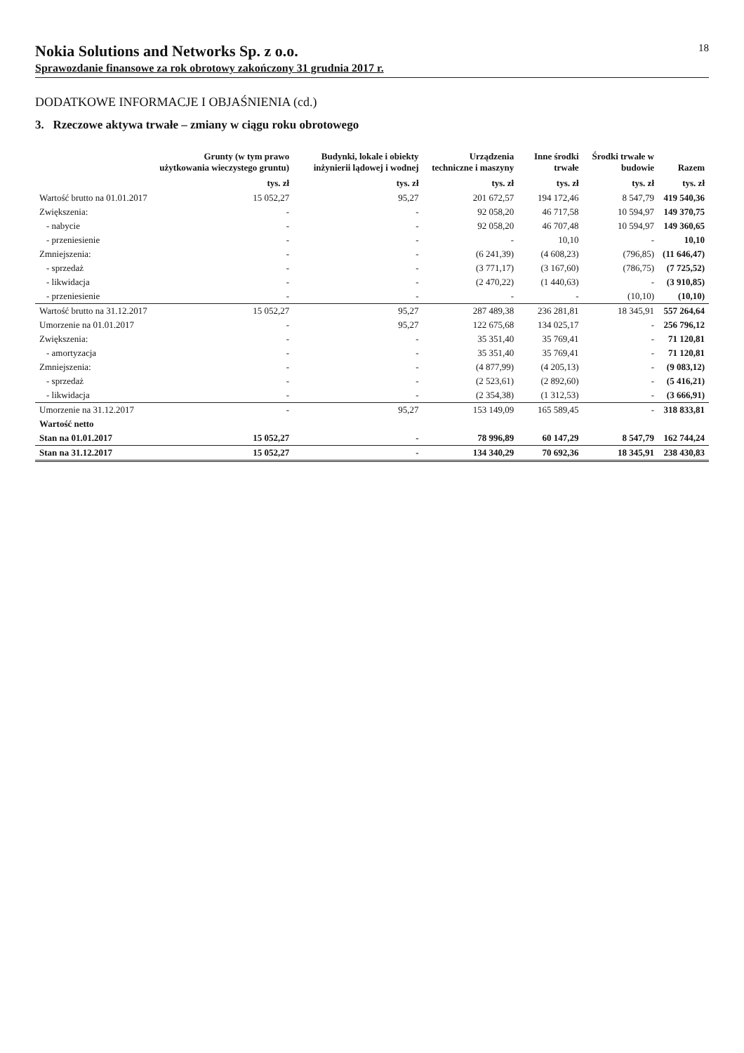Nokia Solutions and Networks Sp. z o.o.
Sprawozdanie finansowe za rok obrotowy zakończony 31 grudnia 2017 r.
18
DODATKOWE INFORMACJE I OBJAŚNIENIA (cd.)
3. Rzeczowe aktywa trwałe – zmiany w ciągu roku obrotowego
| | Grunty (w tym prawo użytkowania wieczystego gruntu) | Budynki, lokale i obiekty inżynierii lądowej i wodnej | Urządzenia techniczne i maszyny | Inne środki trwałe | Środki trwałe w budowie | Razem |
| --- | --- | --- | --- | --- | --- | --- |
| | tys. zł | tys. zł | tys. zł | tys. zł | tys. zł | tys. zł |
| Wartość brutto na 01.01.2017 | 15 052,27 | 95,27 | 201 672,57 | 194 172,46 | 8 547,79 | 419 540,36 |
| Zwiększenia: | - | - | 92 058,20 | 46 717,58 | 10 594,97 | 149 370,75 |
| - nabycie | - | - | 92 058,20 | 46 707,48 | 10 594,97 | 149 360,65 |
| - przeniesienie | - | - | - | 10,10 | - | 10,10 |
| Zmniejszenia: | - | - | (6 241,39) | (4 608,23) | (796,85) | (11 646,47) |
| - sprzedaż | - | - | (3 771,17) | (3 167,60) | (786,75) | (7 725,52) |
| - likwidacja | - | - | (2 470,22) | (1 440,63) | - | (3 910,85) |
| - przeniesienie | - | - | - | - | (10,10) | (10,10) |
| Wartość brutto na 31.12.2017 | 15 052,27 | 95,27 | 287 489,38 | 236 281,81 | 18 345,91 | 557 264,64 |
| Umorzenie na 01.01.2017 | - | 95,27 | 122 675,68 | 134 025,17 | - | 256 796,12 |
| Zwiększenia: | - | - | 35 351,40 | 35 769,41 | - | 71 120,81 |
| - amortyzacja | - | - | 35 351,40 | 35 769,41 | - | 71 120,81 |
| Zmniejszenia: | - | - | (4 877,99) | (4 205,13) | - | (9 083,12) |
| - sprzedaż | - | - | (2 523,61) | (2 892,60) | - | (5 416,21) |
| - likwidacja | - | - | (2 354,38) | (1 312,53) | - | (3 666,91) |
| Umorzenie na 31.12.2017 | - | 95,27 | 153 149,09 | 165 589,45 | - | 318 833,81 |
| Wartość netto | | | | | | |
| Stan na 01.01.2017 | 15 052,27 | - | 78 996,89 | 60 147,29 | 8 547,79 | 162 744,24 |
| Stan na 31.12.2017 | 15 052,27 | - | 134 340,29 | 70 692,36 | 18 345,91 | 238 430,83 |